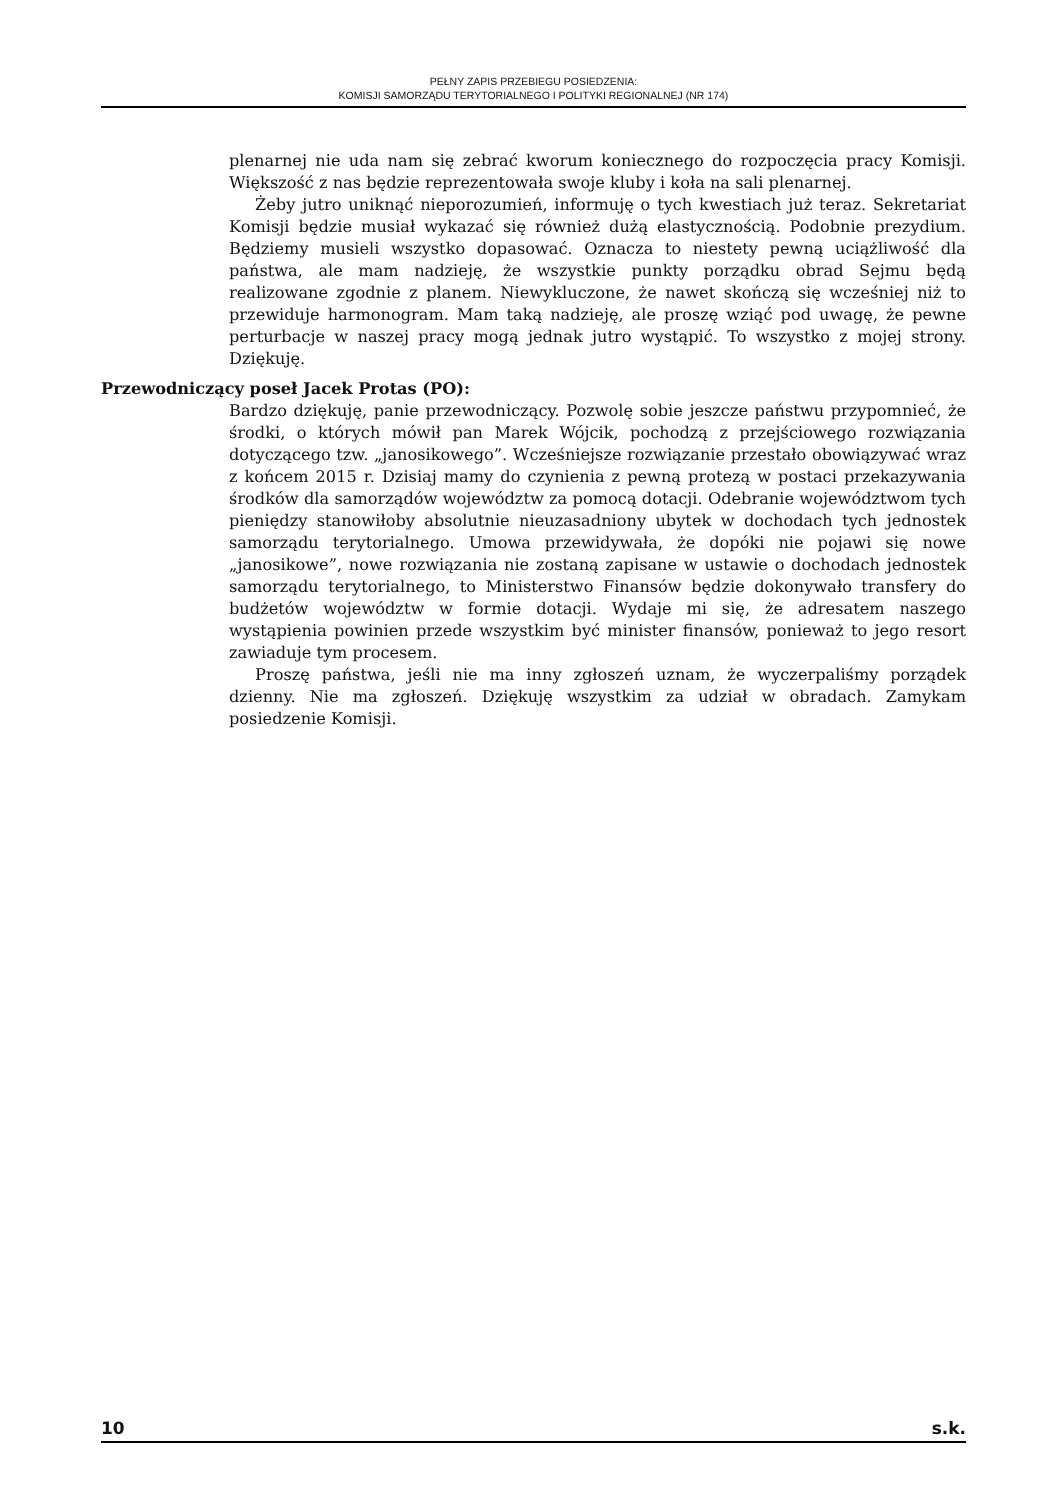PEŁNY ZAPIS PRZEBIEGU POSIEDZENIA:
KOMISJI SAMORZĄDU TERYTORIALNEGO I POLITYKI REGIONALNEJ (NR 174)
plenarnej nie uda nam się zebrać kworum koniecznego do rozpoczęcia pracy Komisji. Większość z nas będzie reprezentowała swoje kluby i koła na sali plenarnej.
Żeby jutro uniknąć nieporozumień, informuję o tych kwestiach już teraz. Sekretariat Komisji będzie musiał wykazać się również dużą elastycznością. Podobnie prezydium. Będziemy musieli wszystko dopasować. Oznacza to niestety pewną uciążliwość dla państwa, ale mam nadzieję, że wszystkie punkty porządku obrad Sejmu będą realizowane zgodnie z planem. Niewykluczone, że nawet skończą się wcześniej niż to przewiduje harmonogram. Mam taką nadzieję, ale proszę wziąć pod uwagę, że pewne perturbacje w naszej pracy mogą jednak jutro wystąpić. To wszystko z mojej strony. Dziękuję.
Przewodniczący poseł Jacek Protas (PO):
Bardzo dziękuję, panie przewodniczący. Pozwolę sobie jeszcze państwu przypomnieć, że środki, o których mówił pan Marek Wójcik, pochodzą z przejściowego rozwiązania dotyczącego tzw. „janosikowego”. Wcześniejsze rozwiązanie przestało obowiązywać wraz z końcem 2015 r. Dzisiaj mamy do czynienia z pewną protezą w postaci przekazywania środków dla samorządów województw za pomocą dotacji. Odebranie województwom tych pieniędzy stanowiłoby absolutnie nieuzasadniony ubytek w dochodach tych jednostek samorządu terytorialnego. Umowa przewidywała, że dopóki nie pojawi się nowe „janosikowe”, nowe rozwiązania nie zostaną zapisane w ustawie o dochodach jednostek samorządu terytorialnego, to Ministerstwo Finansów będzie dokonywało transfery do budżetów województw w formie dotacji. Wydaje mi się, że adresatem naszego wystąpienia powinien przede wszystkim być minister finansów, ponieważ to jego resort zawiaduje tym procesem.
Proszę państwa, jeśli nie ma inny zgłoszeń uznam, że wyczerpaliśmy porządek dzienny. Nie ma zgłoszeń. Dziękuję wszystkim za udział w obradach. Zamykam posiedzenie Komisji.
10 s.k.